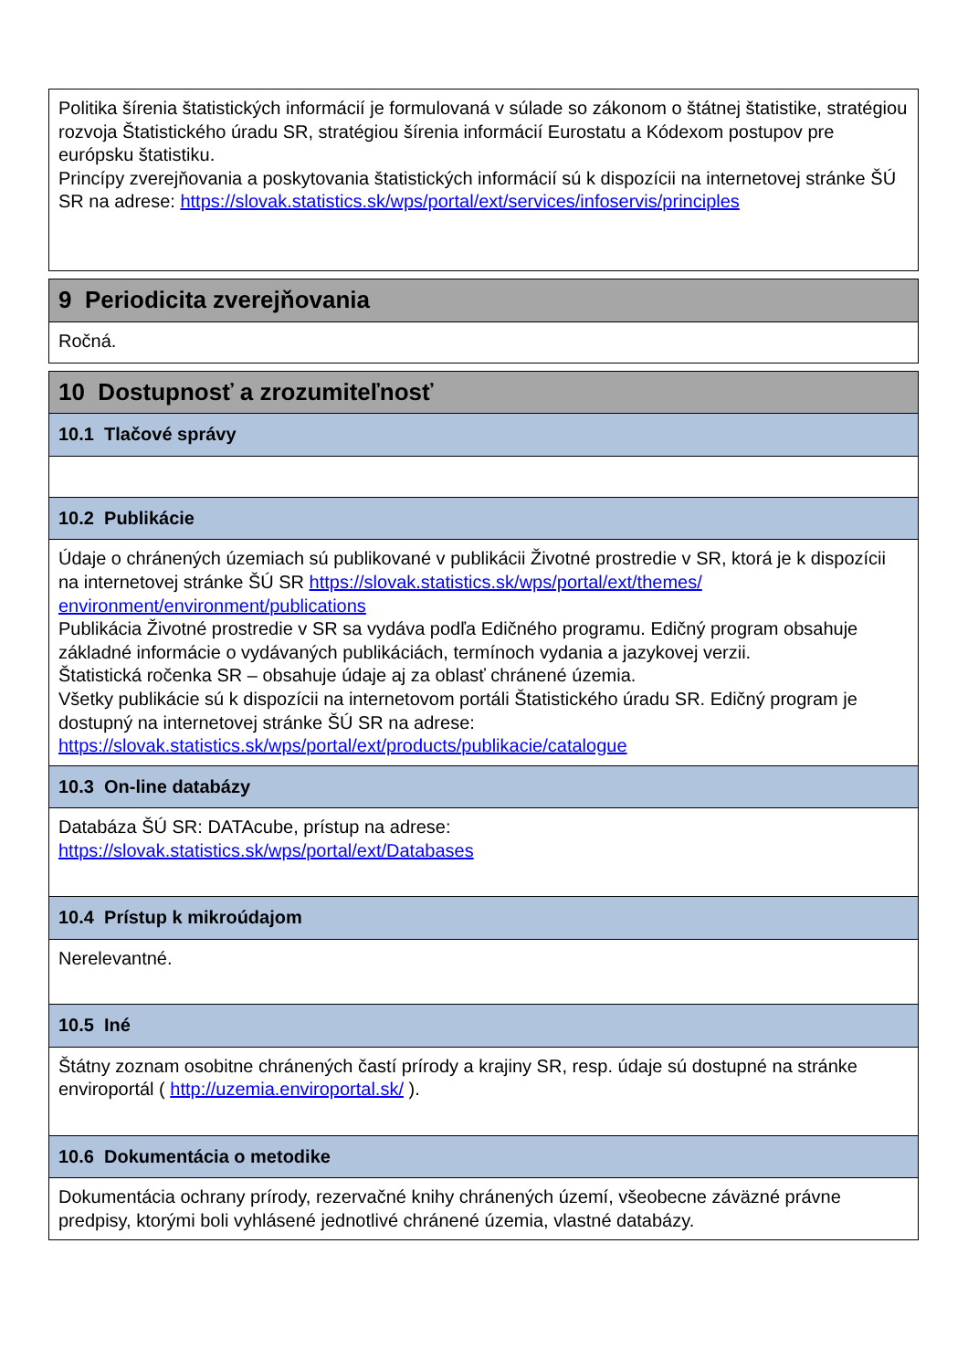Politika šírenia štatistických informácií je formulovaná v súlade so zákonom o štátnej štatistike, stratégiou rozvoja Štatistického úradu SR, stratégiou šírenia informácií Eurostatu a Kódexom postupov pre európsku štatistiku.
Princípy zverejňovania a poskytovania štatistických informácií sú k dispozícii na internetovej stránke ŠÚ SR na adrese: https://slovak.statistics.sk/wps/portal/ext/services/infoservis/principles
9 Periodicita zverejňovania
Ročná.
10 Dostupnosť a zrozumiteľnosť
10.1 Tlačové správy
10.2 Publikácie
Údaje o chránených územiach sú publikované v publikácii Životné prostredie v SR, ktorá je k dispozícii na internetovej stránke ŠÚ SR https://slovak.statistics.sk/wps/portal/ext/themes/ environment/environment/publications
Publikácia Životné prostredie v SR sa vydáva podľa Edičného programu. Edičný program obsahuje základné informácie o vydávaných publikáciách, termínoch vydania a jazykovej verzii.
Štatistická ročenka SR – obsahuje údaje aj za oblasť chránené územia.
Všetky publikácie sú k dispozícii na internetovom portáli Štatistického úradu SR. Edičný program je dostupný na internetovej stránke ŠÚ SR na adrese:
https://slovak.statistics.sk/wps/portal/ext/products/publikacie/catalogue
10.3 On-line databázy
Databáza ŠÚ SR: DATAcube, prístup na adrese:
https://slovak.statistics.sk/wps/portal/ext/Databases
10.4 Prístup k mikroúdajom
Nerelevantné.
10.5 Iné
Štátny zoznam osobitne chránených častí prírody a krajiny SR, resp. údaje sú dostupné na stránke enviroportál ( http://uzemia.enviroportal.sk/ ).
10.6 Dokumentácia o metodike
Dokumentácia ochrany prírody, rezervačné knihy chránených území, všeobecne záväzné právne predpisy, ktorými boli vyhlásené jednotlivé chránené územia, vlastné databázy.